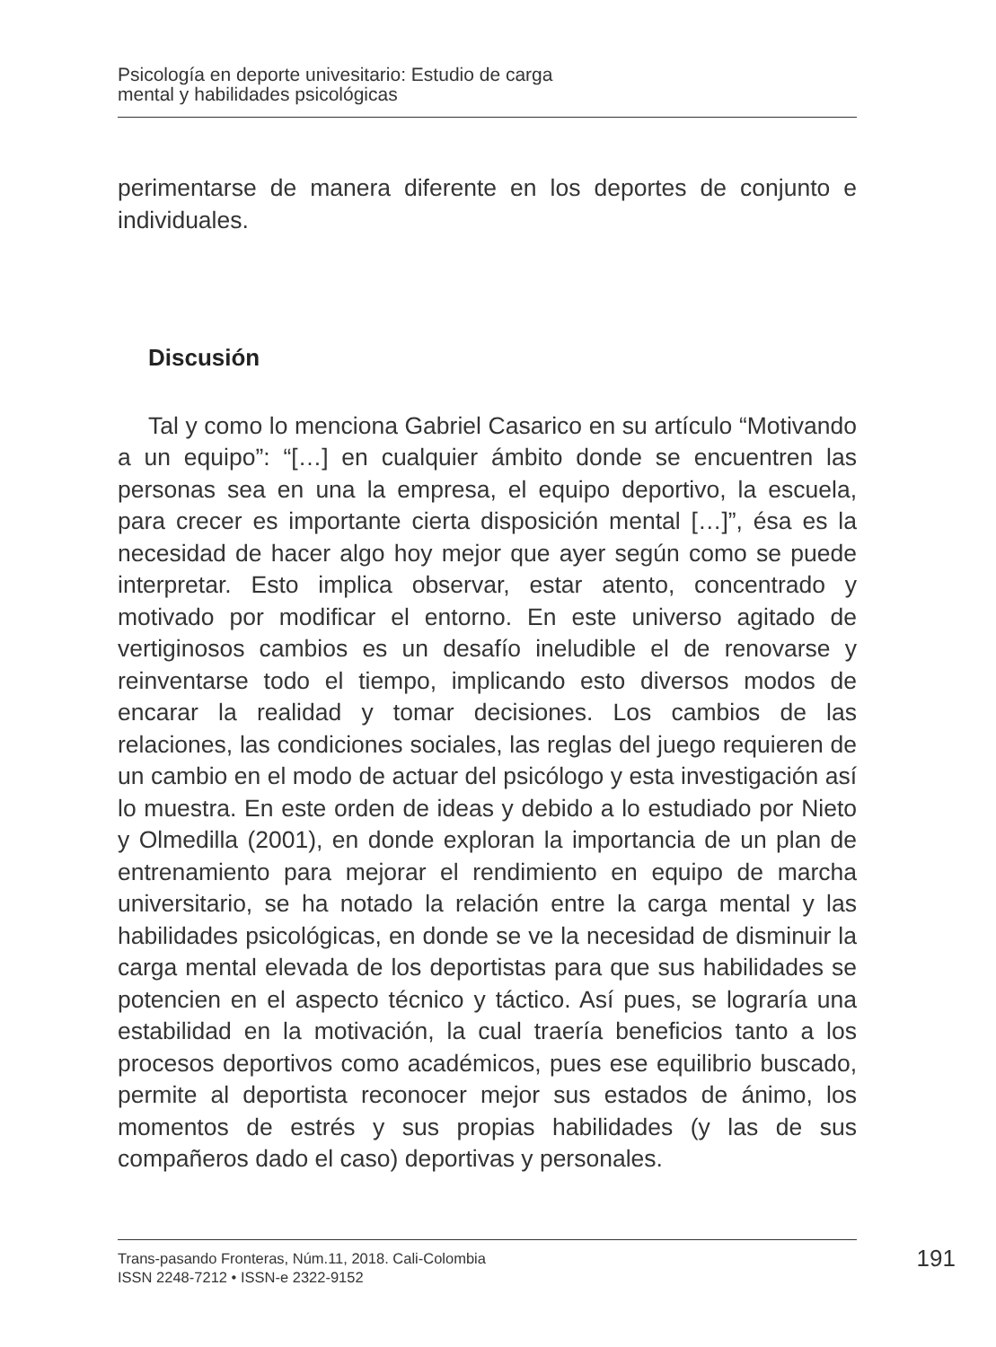Psicología en deporte univesitario: Estudio de carga
mental y habilidades psicológicas
perimentarse de manera diferente en los deportes de conjunto e individuales.
Discusión
Tal y como lo menciona Gabriel Casarico en su artículo “Motivando a un equipo”: “[…] en cualquier ámbito donde se encuentren las personas sea en una la empresa, el equipo deportivo, la escuela, para crecer es importante cierta disposición mental […]”, ésa es la necesidad de hacer algo hoy mejor que ayer según como se puede interpretar. Esto implica observar, estar atento, concentrado y motivado por modificar el entorno. En este universo agitado de vertiginosos cambios es un desafío ineludible el de renovarse y reinventarse todo el tiempo, implicando esto diversos modos de encarar la realidad y tomar decisiones. Los cambios de las relaciones, las condiciones sociales, las reglas del juego requieren de un cambio en el modo de actuar del psicólogo y esta investigación así lo muestra. En este orden de ideas y debido a lo estudiado por Nieto y Olmedilla (2001), en donde exploran la importancia de un plan de entrenamiento para mejorar el rendimiento en equipo de marcha universitario, se ha notado la relación entre la carga mental y las habilidades psicológicas, en donde se ve la necesidad de disminuir la carga mental elevada de los deportistas para que sus habilidades se potencien en el aspecto técnico y táctico. Así pues, se lograría una estabilidad en la motivación, la cual traería beneficios tanto a los procesos deportivos como académicos, pues ese equilibrio buscado, permite al deportista reconocer mejor sus estados de ánimo, los momentos de estrés y sus propias habilidades (y las de sus compañeros dado el caso) deportivas y personales.
Trans-pasando Fronteras, Núm.11, 2018. Cali-Colombia
ISSN 2248-7212 • ISSN-e 2322-9152
191